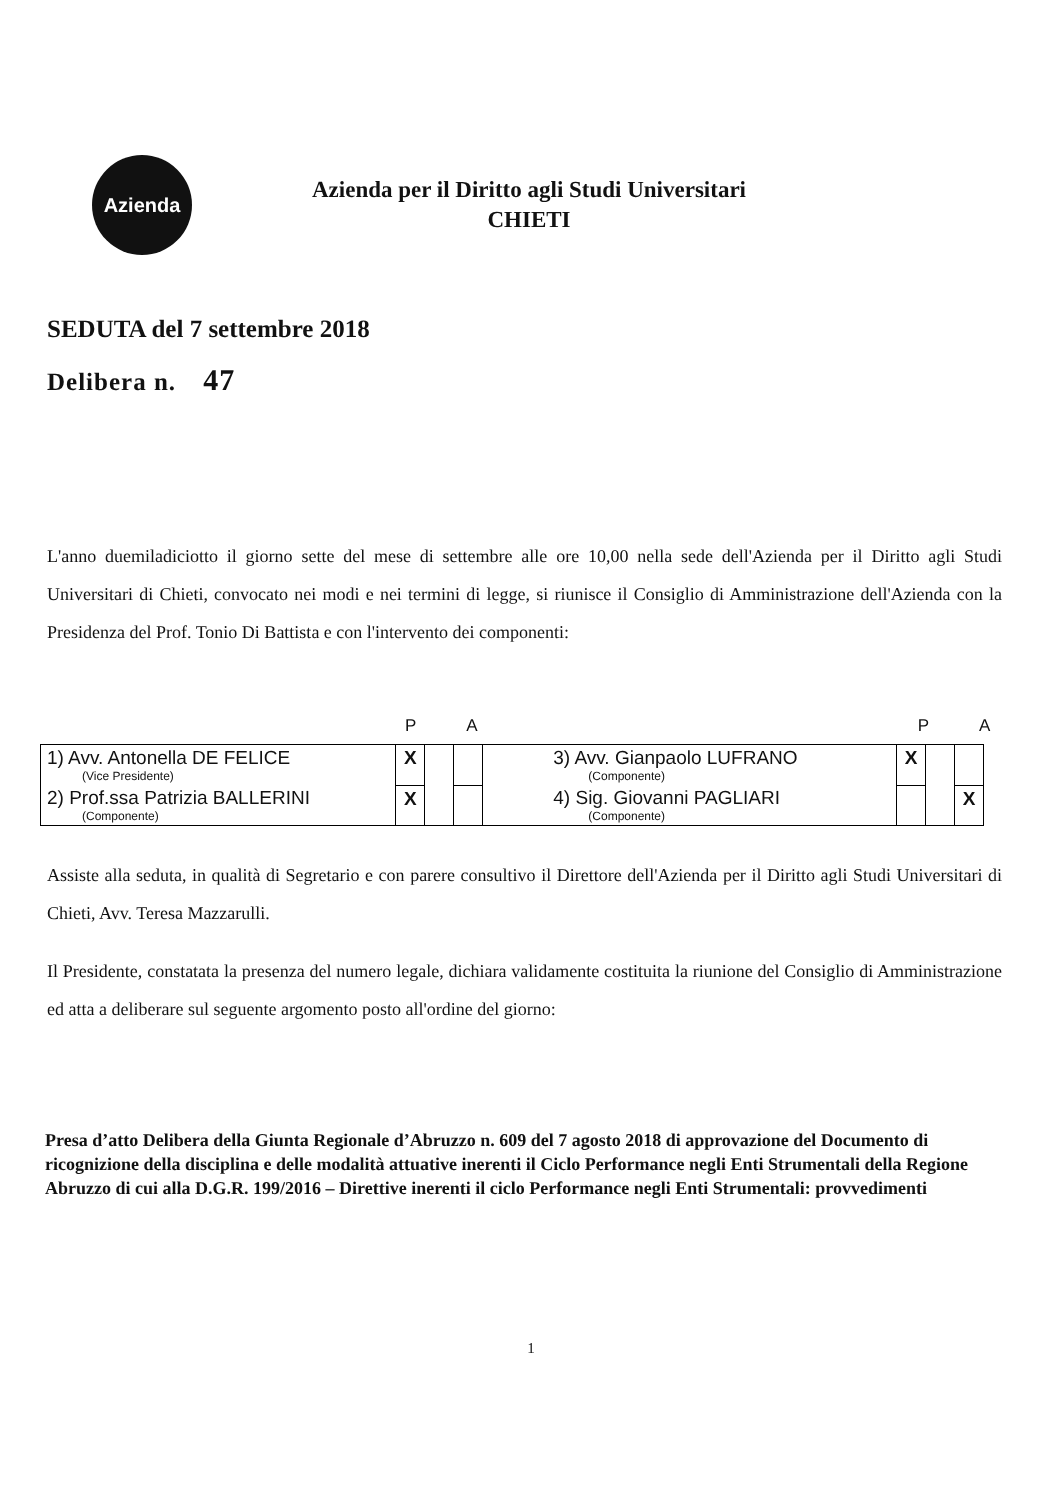Azienda
Azienda per il Diritto agli Studi Universitari
CHIETI
SEDUTA del 7 settembre 2018
Delibera n. 47
L'anno duemiladiciotto il giorno sette del mese di settembre alle ore 10,00 nella sede dell'Azienda per il Diritto agli Studi Universitari di Chieti, convocato nei modi e nei termini di legge, si riunisce il Consiglio di Amministrazione dell'Azienda con la Presidenza del Prof. Tonio Di Battista e con l'intervento dei componenti:
PAPA
| 1) Avv. Antonella DE FELICE (Vice Presidente) | X | | | 3) Avv. Gianpaolo LUFRANO (Componente) | X | | |
| 2) Prof.ssa Patrizia BALLERINI (Componente) | X | | | 4) Sig. Giovanni PAGLIARI (Componente) | | | X |
Assiste alla seduta, in qualità di Segretario e con parere consultivo il Direttore dell'Azienda per il Diritto agli Studi Universitari di Chieti, Avv. Teresa Mazzarulli.
Il Presidente, constatata la presenza del numero legale, dichiara validamente costituita la riunione del Consiglio di Amministrazione ed atta a deliberare sul seguente argomento posto all'ordine del giorno:
Presa d’atto Delibera della Giunta Regionale d’Abruzzo n. 609 del 7 agosto 2018 di approvazione del Documento di ricognizione della disciplina e delle modalità attuative inerenti il Ciclo Performance negli Enti Strumentali della Regione Abruzzo di cui alla D.G.R. 199/2016 – Direttive inerenti il ciclo Performance negli Enti Strumentali: provvedimenti
1